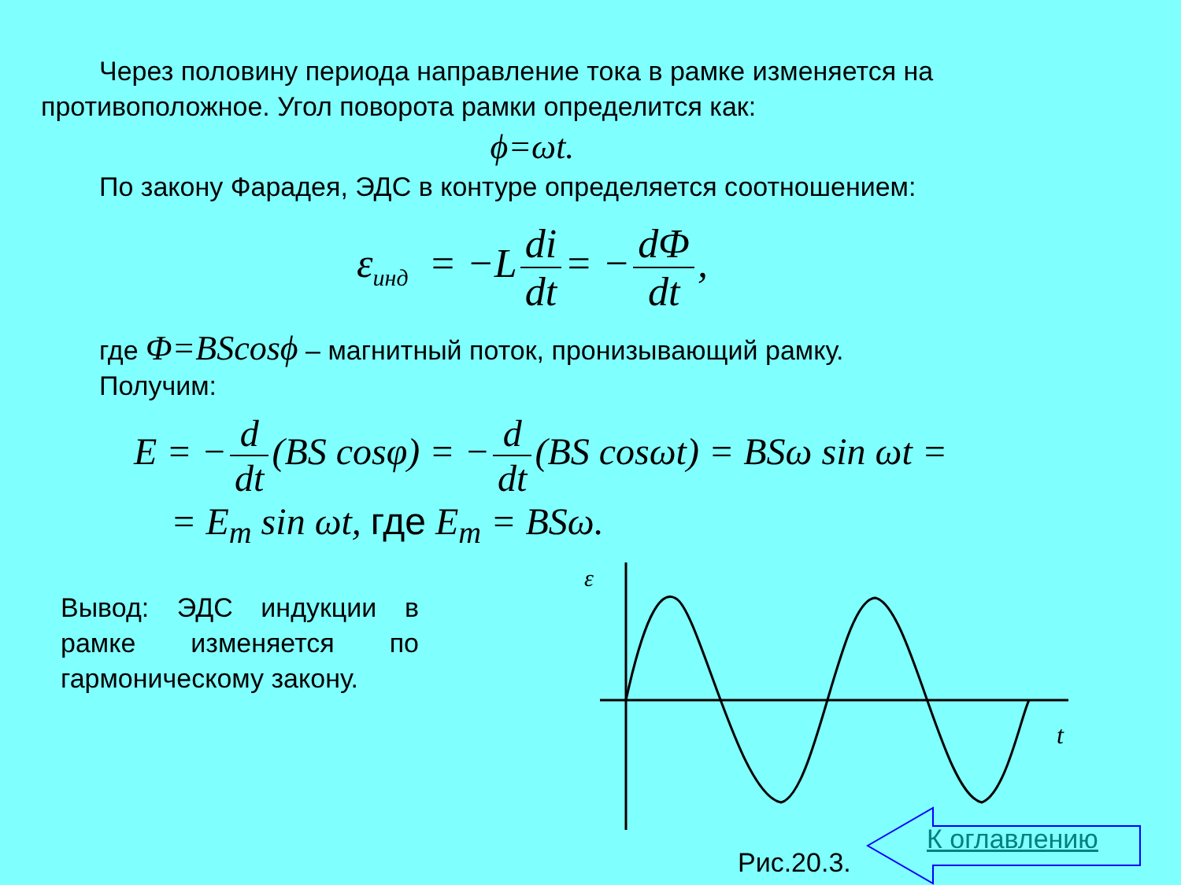Через половину периода направление тока в рамке изменяется на противоположное. Угол поворота рамки определится как:
ϕ=ωt.
По закону Фарадея, ЭДС в контуре определяется соотношением:
ε<sub>инд</sub> = −L di dt = − dΦ dt,
где Φ=BScosϕ – магнитный поток, пронизывающий рамку.
Получим:
E = − d dt (BS cosφ) = − d dt (BS cosωt) = BSω sin ωt =
= E<sub>m</sub> sin ωt, где E<sub>m</sub> = BSω.
Вывод: ЭДС индукции в рамке изменяется по гармоническому закону.
ε
t
Рис.20.3.
К оглавлению